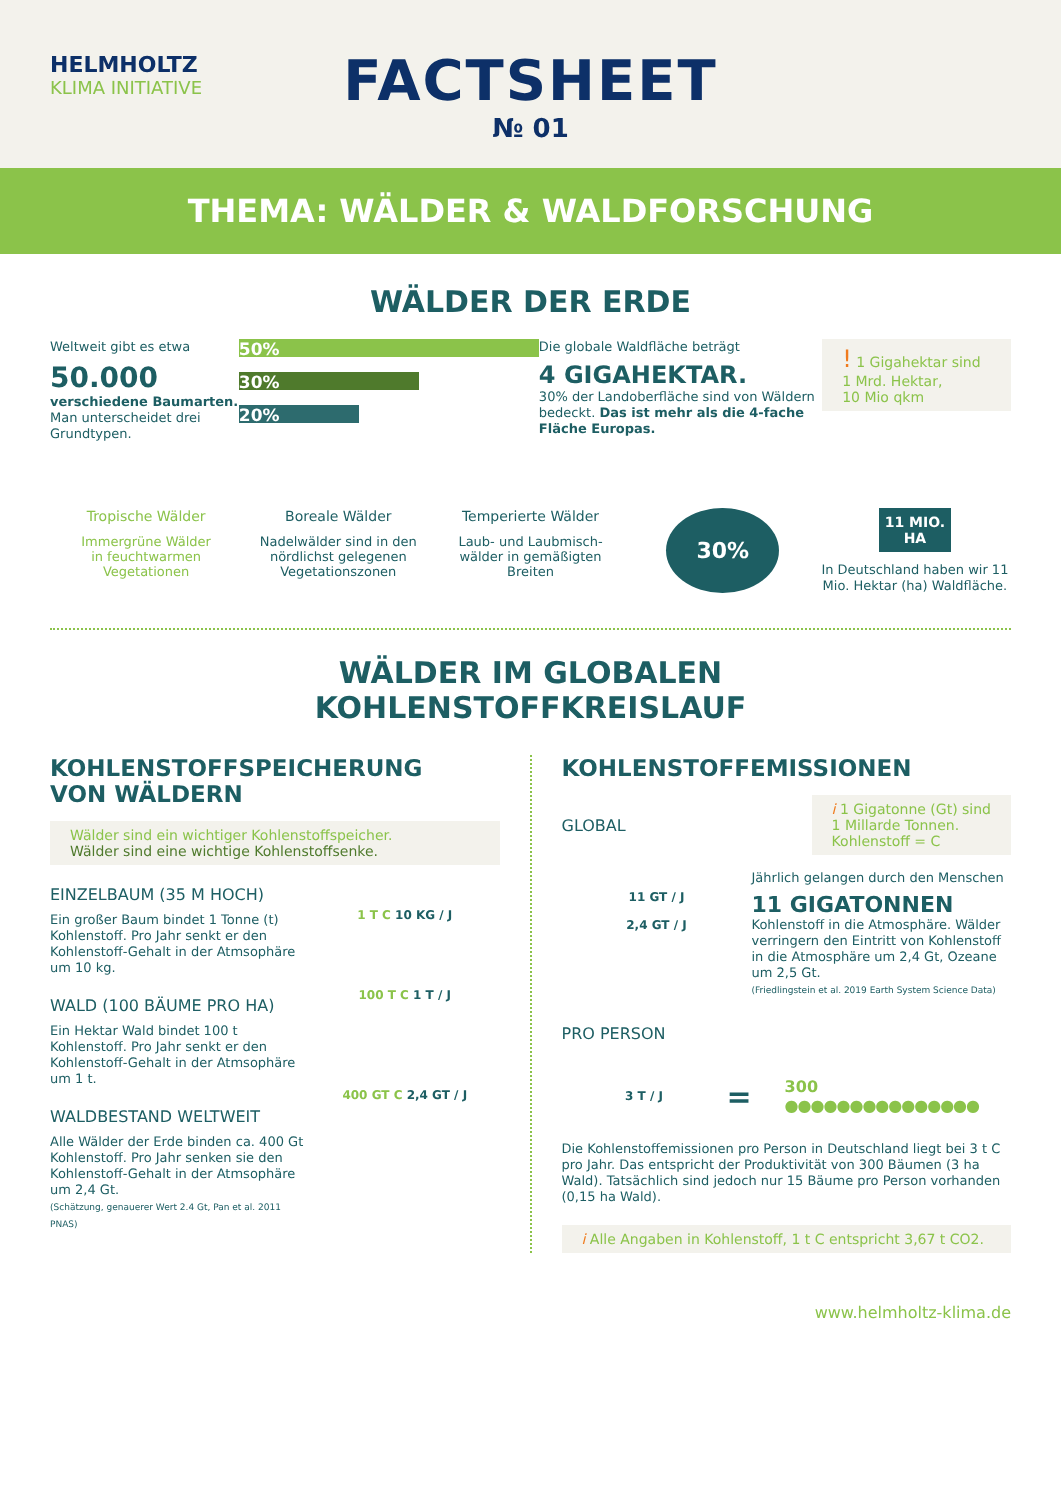HELMHOLTZ
KLIMA INITIATIVE
FACTSHEET
№ 01
THEMA: WÄLDER & WALDFORSCHUNG
WÄLDER DER ERDE
Weltweit gibt es etwa
50.000
verschiedene Baumarten.
Man unterscheidet drei Grundtypen.
50%
30%
20%
Die globale Waldfläche beträgt
4 GIGAHEKTAR.
30% der Landoberfläche sind von Wäldern bedeckt. Das ist mehr als die 4-fache Fläche Europas.
! 1 Gigahektar sind
1 Mrd. Hektar,
10 Mio qkm
Tropische Wälder
Immergrüne Wälder
in feuchtwarmen
Vegetationen
Boreale Wälder
Nadelwälder sind in den
nördlichst gelegenen
Vegetationszonen
Temperierte Wälder
Laub- und Laubmisch-
wälder in gemäßigten
Breiten
30%
11 MIO.
HA
In Deutschland haben wir 11 Mio. Hektar (ha) Waldfläche.
WÄLDER IM GLOBALEN
KOHLENSTOFFKREISLAUF
KOHLENSTOFFSPEICHERUNG
VON WÄLDERN
Wälder sind ein wichtiger Kohlenstoffspeicher.
Wälder sind eine wichtige Kohlenstoffsenke.
EINZELBAUM (35 M HOCH)
Ein großer Baum bindet 1 Tonne (t) Kohlenstoff. Pro Jahr senkt er den Kohlenstoff-Gehalt in der Atmsophäre um 10 kg.
WALD (100 BÄUME PRO HA)
Ein Hektar Wald bindet 100 t Kohlenstoff. Pro Jahr senkt er den Kohlenstoff-Gehalt in der Atmsophäre um 1 t.
WALDBESTAND WELTWEIT
Alle Wälder der Erde binden ca. 400 Gt Kohlenstoff. Pro Jahr senken sie den Kohlenstoff-Gehalt in der Atmsophäre um 2,4 Gt.
(Schätzung, genauerer Wert 2.4 Gt, Pan et al. 2011 PNAS)
1 T C 10 KG / J
100 T C 1 T / J
400 GT C 2,4 GT / J
KOHLENSTOFFEMISSIONEN
GLOBAL
i 1 Gigatonne (Gt) sind
1 Millarde Tonnen.
Kohlenstoff = C
11 GT / J
2,4 GT / J
Jährlich gelangen durch den Menschen
11 GIGATONNEN
Kohlenstoff in die Atmosphäre. Wälder verringern den Eintritt von Kohlenstoff in die Atmosphäre um 2,4 Gt, Ozeane um 2,5 Gt.
(Friedlingstein et al. 2019 Earth System Science Data)
PRO PERSON
3 T / J
=
300 ●●●●●●●●●●●●●●●
Die Kohlenstoffemissionen pro Person in Deutschland liegt bei 3 t C pro Jahr. Das entspricht der Produktivität von 300 Bäumen (3 ha Wald). Tatsächlich sind jedoch nur 15 Bäume pro Person vorhanden (0,15 ha Wald).
i Alle Angaben in Kohlenstoff, 1 t C entspricht 3,67 t CO2.
www.helmholtz-klima.de